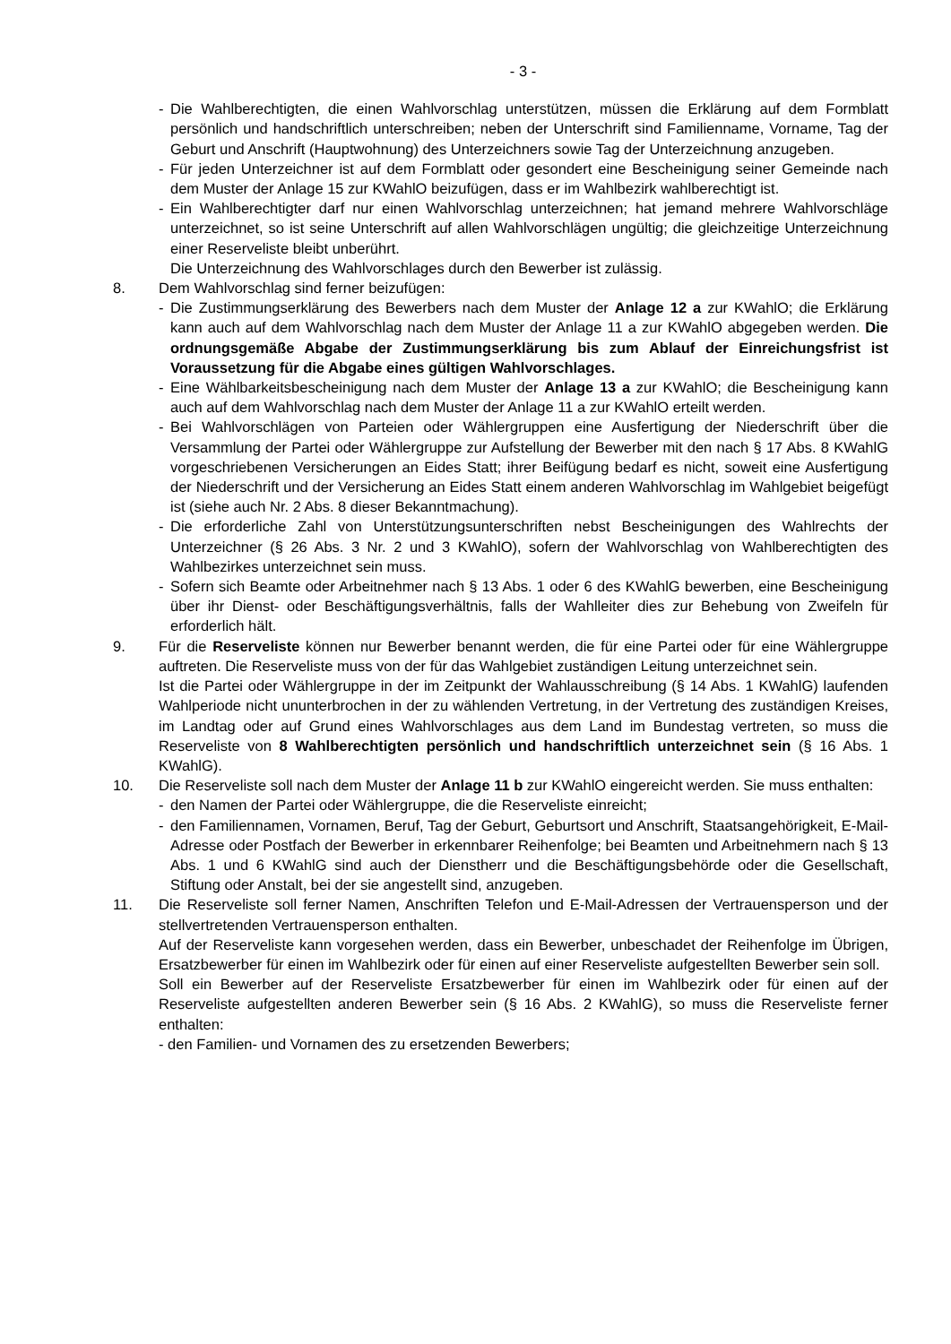- 3 -
- Die Wahlberechtigten, die einen Wahlvorschlag unterstützen, müssen die Erklärung auf dem Formblatt persönlich und handschriftlich unterschreiben; neben der Unterschrift sind Familienname, Vorname, Tag der Geburt und Anschrift (Hauptwohnung) des Unterzeichners sowie Tag der Unterzeichnung anzugeben.
- Für jeden Unterzeichner ist auf dem Formblatt oder gesondert eine Bescheinigung seiner Gemeinde nach dem Muster der Anlage 15 zur KWahlO beizufügen, dass er im Wahlbezirk wahlberechtigt ist.
- Ein Wahlberechtigter darf nur einen Wahlvorschlag unterzeichnen; hat jemand mehrere Wahlvorschläge unterzeichnet, so ist seine Unterschrift auf allen Wahlvorschlägen ungültig; die gleichzeitige Unterzeichnung einer Reserveliste bleibt unberührt.
Die Unterzeichnung des Wahlvorschlages durch den Bewerber ist zulässig.
8. Dem Wahlvorschlag sind ferner beizufügen:
- Die Zustimmungserklärung des Bewerbers nach dem Muster der Anlage 12 a zur KWahlO; die Erklärung kann auch auf dem Wahlvorschlag nach dem Muster der Anlage 11 a zur KWahlO abgegeben werden. Die ordnungsgemäße Abgabe der Zustimmungserklärung bis zum Ablauf der Einreichungsfrist ist Voraussetzung für die Abgabe eines gültigen Wahlvorschlages.
- Eine Wählbarkeitsbescheinigung nach dem Muster der Anlage 13 a zur KWahlO; die Bescheinigung kann auch auf dem Wahlvorschlag nach dem Muster der Anlage 11 a zur KWahlO erteilt werden.
- Bei Wahlvorschlägen von Parteien oder Wählergruppen eine Ausfertigung der Niederschrift über die Versammlung der Partei oder Wählergruppe zur Aufstellung der Bewerber mit den nach § 17 Abs. 8 KWahlG vorgeschriebenen Versicherungen an Eides Statt; ihrer Beifügung bedarf es nicht, soweit eine Ausfertigung der Niederschrift und der Versicherung an Eides Statt einem anderen Wahlvorschlag im Wahlgebiet beigefügt ist (siehe auch Nr. 2 Abs. 8 dieser Bekanntmachung).
- Die erforderliche Zahl von Unterstützungsunterschriften nebst Bescheinigungen des Wahlrechts der Unterzeichner (§ 26 Abs. 3 Nr. 2 und 3 KWahlO), sofern der Wahlvorschlag von Wahlberechtigten des Wahlbezirkes unterzeichnet sein muss.
- Sofern sich Beamte oder Arbeitnehmer nach § 13 Abs. 1 oder 6 des KWahlG bewerben, eine Bescheinigung über ihr Dienst- oder Beschäftigungsverhältnis, falls der Wahlleiter dies zur Behebung von Zweifeln für erforderlich hält.
9. Für die Reserveliste können nur Bewerber benannt werden, die für eine Partei oder für eine Wählergruppe auftreten. Die Reserveliste muss von der für das Wahlgebiet zuständigen Leitung unterzeichnet sein.
Ist die Partei oder Wählergruppe in der im Zeitpunkt der Wahlausschreibung (§ 14 Abs. 1 KWahlG) laufenden Wahlperiode nicht ununterbrochen in der zu wählenden Vertretung, in der Vertretung des zuständigen Kreises, im Landtag oder auf Grund eines Wahlvorschlages aus dem Land im Bundestag vertreten, so muss die Reserveliste von 8 Wahlberechtigten persönlich und handschriftlich unterzeichnet sein (§ 16 Abs. 1 KWahlG).
10. Die Reserveliste soll nach dem Muster der Anlage 11 b zur KWahlO eingereicht werden. Sie muss enthalten:
- den Namen der Partei oder Wählergruppe, die die Reserveliste einreicht;
- den Familiennamen, Vornamen, Beruf, Tag der Geburt, Geburtsort und Anschrift, Staatsangehörigkeit, E-Mail-Adresse oder Postfach der Bewerber in erkennbarer Reihenfolge; bei Beamten und Arbeitnehmern nach § 13 Abs. 1 und 6 KWahlG sind auch der Dienstherr und die Beschäftigungsbehörde oder die Gesellschaft, Stiftung oder Anstalt, bei der sie angestellt sind, anzugeben.
11. Die Reserveliste soll ferner Namen, Anschriften Telefon und E-Mail-Adressen der Vertrauensperson und der stellvertretenden Vertrauensperson enthalten.
Auf der Reserveliste kann vorgesehen werden, dass ein Bewerber, unbeschadet der Reihenfolge im Übrigen, Ersatzbewerber für einen im Wahlbezirk oder für einen auf einer Reserveliste aufgestellten Bewerber sein soll.
Soll ein Bewerber auf der Reserveliste Ersatzbewerber für einen im Wahlbezirk oder für einen auf der Reserveliste aufgestellten anderen Bewerber sein (§ 16 Abs. 2 KWahlG), so muss die Reserveliste ferner enthalten:
- den Familien- und Vornamen des zu ersetzenden Bewerbers;